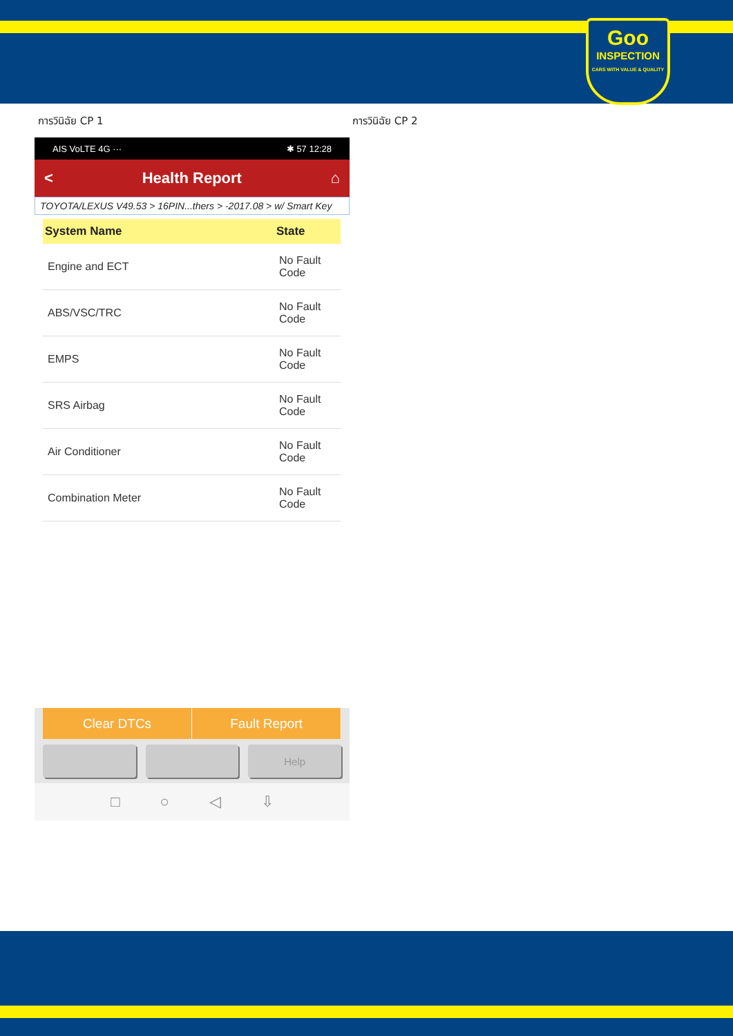Goo
INSPECTION
CARS WITH VALUE & QUALITY
การวินิฉัย CP 1
AIS VoLTE 4G ··· ✱ 57 12:28
< Health Report ⌂
TOYOTA/LEXUS V49.53 > 16PIN...thers > -2017.08 > w/ Smart Key
| System Name | State |
| --- | --- |
| Engine and ECT | No Fault Code |
| ABS/VSC/TRC | No Fault Code |
| EMPS | No Fault Code |
| SRS Airbag | No Fault Code |
| Air Conditioner | No Fault Code |
| Combination Meter | No Fault Code |
Clear DTCs Fault Report
Help
□ ○ ◁ ⇩
การวินิฉัย CP 2